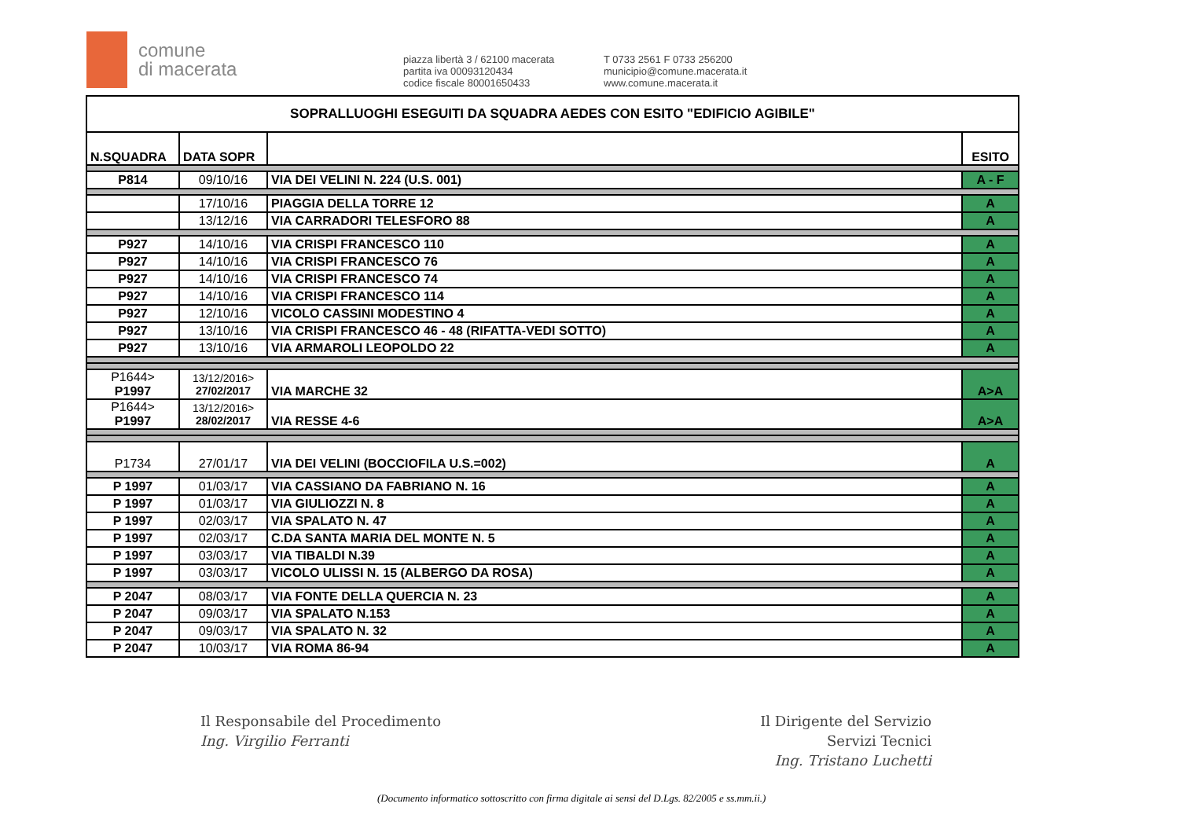comune
di macerata
piazza libertà 3 / 62100 macerata
partita iva 00093120434
codice fiscale 80001650433
T 0733 2561 F 0733 256200
municipio@comune.macerata.it
www.comune.macerata.it
| SOPRALLUOGHI ESEGUITI DA SQUADRA AEDES CON ESITO "EDIFICIO AGIBILE" | | | |
| N.SQUADRA | DATA SOPR | | ESITO |
| P814 | 09/10/16 | VIA DEI VELINI N. 224 (U.S. 001) | A - F |
| | 17/10/16 | PIAGGIA DELLA TORRE 12 | A |
| | 13/12/16 | VIA CARRADORI TELESFORO 88 | A |
| P927 | 14/10/16 | VIA CRISPI FRANCESCO 110 | A |
| P927 | 14/10/16 | VIA CRISPI FRANCESCO 76 | A |
| P927 | 14/10/16 | VIA CRISPI FRANCESCO 74 | A |
| P927 | 14/10/16 | VIA CRISPI FRANCESCO 114 | A |
| P927 | 12/10/16 | VICOLO CASSINI MODESTINO 4 | A |
| P927 | 13/10/16 | VIA CRISPI FRANCESCO 46 - 48 (RIFATTA-VEDI SOTTO) | A |
| P927 | 13/10/16 | VIA ARMAROLI LEOPOLDO 22 | A |
| P1644> P1997 | 13/12/2016> 27/02/2017 | VIA MARCHE 32 | A>A |
| P1644> P1997 | 13/12/2016> 28/02/2017 | VIA RESSE 4-6 | A>A |
| P1734 | 27/01/17 | VIA DEI VELINI (BOCCIOFILA U.S.=002) | A |
| P 1997 | 01/03/17 | VIA CASSIANO DA FABRIANO N. 16 | A |
| P 1997 | 01/03/17 | VIA GIULIOZZI N. 8 | A |
| P 1997 | 02/03/17 | VIA SPALATO N. 47 | A |
| P 1997 | 02/03/17 | C.DA SANTA MARIA DEL MONTE N. 5 | A |
| P 1997 | 03/03/17 | VIA TIBALDI N.39 | A |
| P 1997 | 03/03/17 | VICOLO ULISSI N. 15 (ALBERGO DA ROSA) | A |
| P 2047 | 08/03/17 | VIA FONTE DELLA QUERCIA N. 23 | A |
| P 2047 | 09/03/17 | VIA SPALATO N.153 | A |
| P 2047 | 09/03/17 | VIA SPALATO N. 32 | A |
| P 2047 | 10/03/17 | VIA ROMA 86-94 | A |
Il Responsabile del Procedimento
Ing. Virgilio Ferranti
Il Dirigente del Servizio
Servizi Tecnici
Ing. Tristano Luchetti
(Documento informatico sottoscritto con firma digitale ai sensi del D.Lgs. 82/2005 e ss.mm.ii.)